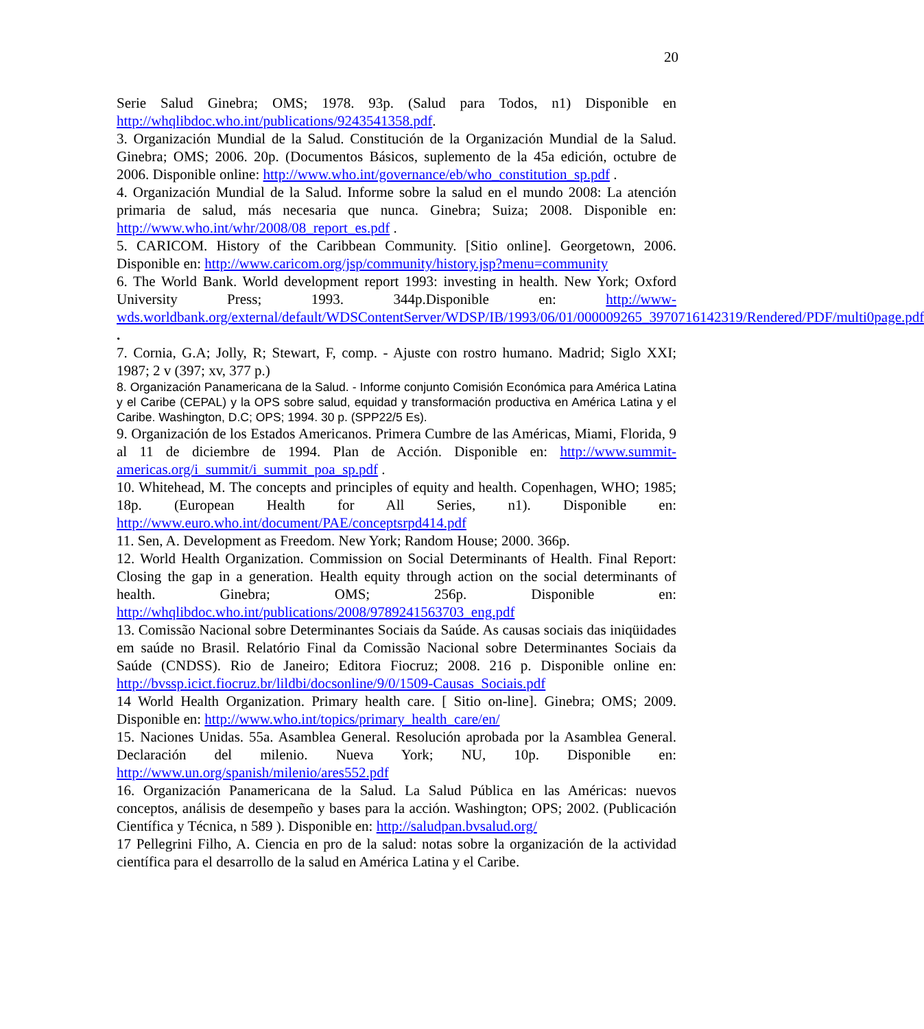20
Serie Salud Ginebra; OMS; 1978. 93p. (Salud para Todos, n1) Disponible en http://whqlibdoc.who.int/publications/9243541358.pdf.
3. Organización Mundial de la Salud. Constitución de la Organización Mundial de la Salud. Ginebra; OMS; 2006. 20p. (Documentos Básicos, suplemento de la 45a edición, octubre de 2006. Disponible online: http://www.who.int/governance/eb/who_constitution_sp.pdf .
4. Organización Mundial de la Salud. Informe sobre la salud en el mundo 2008: La atención primaria de salud, más necesaria que nunca. Ginebra; Suiza; 2008. Disponible en: http://www.who.int/whr/2008/08_report_es.pdf .
5. CARICOM. History of the Caribbean Community. [Sitio online]. Georgetown, 2006. Disponible en: http://www.caricom.org/jsp/community/history.jsp?menu=community
6. The World Bank. World development report 1993: investing in health. New York; Oxford University Press; 1993. 344p.Disponible en: http://www-wds.worldbank.org/external/default/WDSContentServer/WDSP/IB/1993/06/01/000009265_3970716142319/Rendered/PDF/multi0page.pdf .
7. Cornia, G.A; Jolly, R; Stewart, F, comp. - Ajuste con rostro humano. Madrid; Siglo XXI; 1987; 2 v (397; xv, 377 p.)
8. Organización Panamericana de la Salud. - Informe conjunto Comisión Económica para América Latina y el Caribe (CEPAL) y la OPS sobre salud, equidad y transformación productiva en América Latina y el Caribe. Washington, D.C; OPS; 1994. 30 p. (SPP22/5 Es).
9. Organización de los Estados Americanos. Primera Cumbre de las Américas, Miami, Florida, 9 al 11 de diciembre de 1994. Plan de Acción. Disponible en: http://www.summit-americas.org/i_summit/i_summit_poa_sp.pdf .
10. Whitehead, M. The concepts and principles of equity and health. Copenhagen, WHO; 1985; 18p. (European Health for All Series, n1). Disponible en: http://www.euro.who.int/document/PAE/conceptsrpd414.pdf
11. Sen, A. Development as Freedom. New York; Random House; 2000. 366p.
12. World Health Organization. Commission on Social Determinants of Health. Final Report: Closing the gap in a generation. Health equity through action on the social determinants of health. Ginebra; OMS; 256p. Disponible en: http://whqlibdoc.who.int/publications/2008/9789241563703_eng.pdf
13. Comissão Nacional sobre Determinantes Sociais da Saúde. As causas sociais das iniqüidades em saúde no Brasil. Relatório Final da Comissão Nacional sobre Determinantes Sociais da Saúde (CNDSS). Rio de Janeiro; Editora Fiocruz; 2008. 216 p. Disponible online en: http://bvssp.icict.fiocruz.br/lildbi/docsonline/9/0/1509-Causas_Sociais.pdf
14 World Health Organization. Primary health care. [ Sitio on-line]. Ginebra; OMS; 2009. Disponible en: http://www.who.int/topics/primary_health_care/en/
15. Naciones Unidas. 55a. Asamblea General. Resolución aprobada por la Asamblea General. Declaración del milenio. Nueva York; NU, 10p. Disponible en: http://www.un.org/spanish/milenio/ares552.pdf
16. Organización Panamericana de la Salud. La Salud Pública en las Américas: nuevos conceptos, análisis de desempeño y bases para la acción. Washington; OPS; 2002. (Publicación Científica y Técnica, n 589 ). Disponible en: http://saludpan.bvsalud.org/
17 Pellegrini Filho, A. Ciencia en pro de la salud: notas sobre la organización de la actividad científica para el desarrollo de la salud en América Latina y el Caribe.